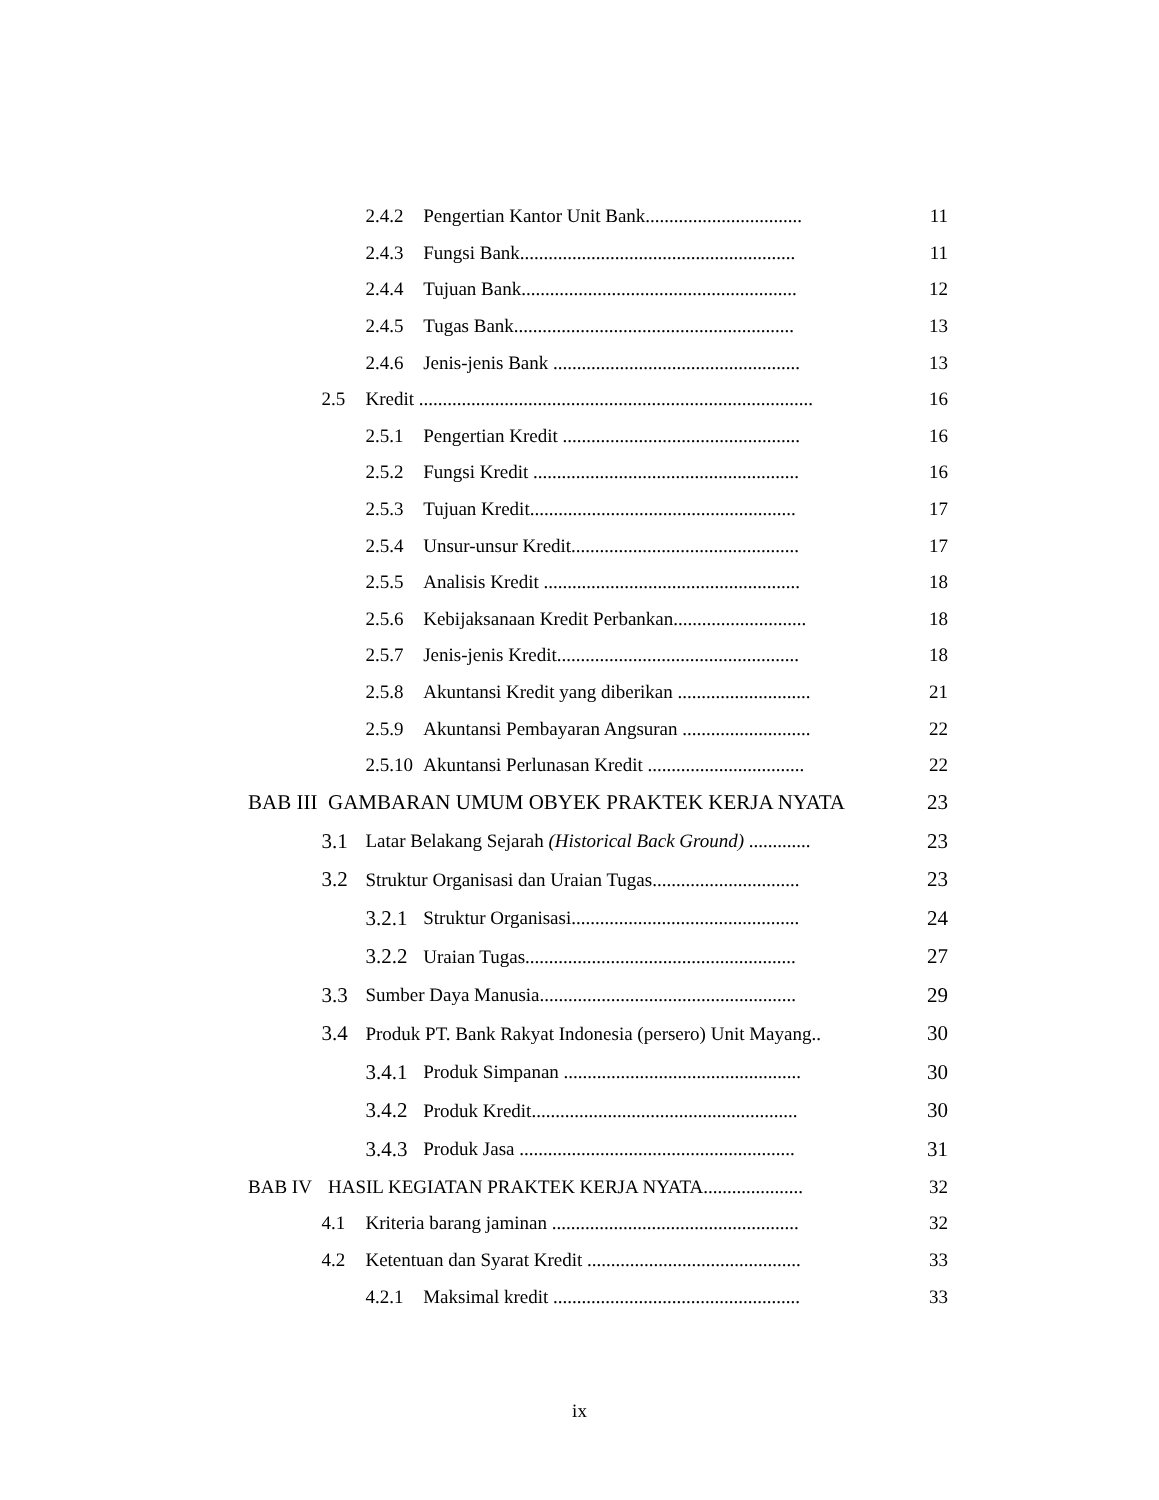2.4.2 Pengertian Kantor Unit Bank................................. 11
2.4.3 Fungsi Bank.......................................................... 11
2.4.4 Tujuan Bank.......................................................... 12
2.4.5 Tugas Bank........................................................... 13
2.4.6 Jenis-jenis Bank .................................................... 13
2.5 Kredit ................................................................................... 16
2.5.1 Pengertian Kredit .................................................. 16
2.5.2 Fungsi Kredit ........................................................ 16
2.5.3 Tujuan Kredit........................................................ 17
2.5.4 Unsur-unsur Kredit................................................ 17
2.5.5 Analisis Kredit ...................................................... 18
2.5.6 Kebijaksanaan Kredit Perbankan............................ 18
2.5.7 Jenis-jenis Kredit................................................... 18
2.5.8 Akuntansi Kredit yang diberikan ............................ 21
2.5.9 Akuntansi Pembayaran Angsuran ........................... 22
2.5.10 Akuntansi Perlunasan Kredit ................................. 22
BAB III GAMBARAN UMUM OBYEK PRAKTEK KERJA NYATA 23
3.1 Latar Belakang Sejarah (Historical Back Ground) ............. 23
3.2 Struktur Organisasi dan Uraian Tugas............................... 23
3.2.1 Struktur Organisasi................................................ 24
3.2.2 Uraian Tugas......................................................... 27
3.3 Sumber Daya Manusia...................................................... 29
3.4 Produk PT. Bank Rakyat Indonesia (persero) Unit Mayang.. 30
3.4.1 Produk Simpanan .................................................. 30
3.4.2 Produk Kredit........................................................ 30
3.4.3 Produk Jasa .......................................................... 31
BAB IV HASIL KEGIATAN PRAKTEK KERJA NYATA..................... 32
4.1 Kriteria barang jaminan .................................................... 32
4.2 Ketentuan dan Syarat Kredit ............................................. 33
4.2.1 Maksimal kredit .................................................... 33
ix